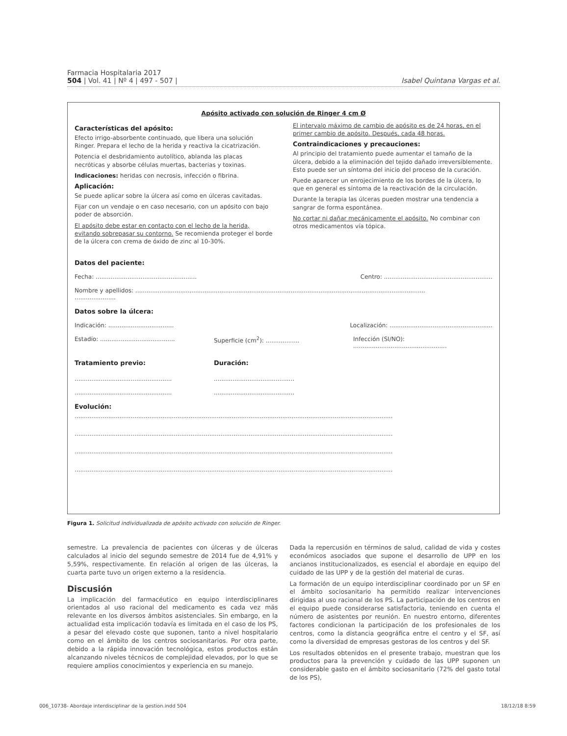Farmacia Hospitalaria 2017
504 | Vol. 41 | Nº 4 | 497 - 507 |
Isabel Quintana Vargas et al.
Apósito activado con solución de Ringer 4 cm Ø
Características del apósito:
Efecto irrigo-absorbente continuado, que libera una solución Ringer. Prepara el lecho de la herida y reactiva la cicatrización.
Potencia el desbridamiento autolítico, ablanda las placas necróticas y absorbe células muertas, bacterias y toxinas.
Indicaciones: heridas con necrosis, infección o fibrina.
Aplicación:
Se puede aplicar sobre la úlcera así como en úlceras cavitadas.
Fijar con un vendaje o en caso necesario, con un apósito con bajo poder de absorción.
El apósito debe estar en contacto con el lecho de la herida, evitando sobrepasar su contorno. Se recomienda proteger el borde de la úlcera con crema de óxido de zinc al 10-30%.
El intervalo máximo de cambio de apósito es de 24 horas, en el primer cambio de apósito. Después, cada 48 horas.
Contraindicaciones y precauciones:
Al principio del tratamiento puede aumentar el tamaño de la úlcera, debido a la eliminación del tejido dañado irreversiblemente. Esto puede ser un síntoma del inicio del proceso de la curación.
Puede aparecer un enrojecimiento de los bordes de la úlcera, lo que en general es síntoma de la reactivación de la circulación.
Durante la terapia las úlceras pueden mostrar una tendencia a sangrar de forma espontánea.
No cortar ni dañar mecánicamente el apósito. No combinar con otros medicamentos vía tópica.
Datos del paciente:
Fecha: ...................................................... Centro: ..........................................................
Nombre y apellidos: ...........................................................................................................................................................
......................
Datos sobre la úlcera:
Indicación: ................................... Localización: .......................................................
Estadío: ........................................ Superficie (cm<sup>2</sup>): .................. Infección (SI/NO): ..................................................
Tratamiento previo: Duración:
...............................................................................................
...............................................................................................
Evolución:
..........................................................................................................................................................................
..........................................................................................................................................................................
..........................................................................................................................................................................
..........................................................................................................................................................................
Figura 1. Solicitud individualizada de apósito activado con solución de Ringer.
semestre. La prevalencia de pacientes con úlceras y de úlceras calculados al inicio del segundo semestre de 2014 fue de 4,91% y 5,59%, respectivamente. En relación al origen de las úlceras, la cuarta parte tuvo un origen externo a la residencia.
Discusión
La implicación del farmacéutico en equipo interdisciplinares orientados al uso racional del medicamento es cada vez más relevante en los diversos ámbitos asistenciales. Sin embargo, en la actualidad esta implicación todavía es limitada en el caso de los PS, a pesar del elevado coste que suponen, tanto a nivel hospitalario como en el ámbito de los centros sociosanitarios. Por otra parte, debido a la rápida innovación tecnológica, estos productos están alcanzando niveles técnicos de complejidad elevados, por lo que se requiere amplios conocimientos y experiencia en su manejo.
Dada la repercusión en términos de salud, calidad de vida y costes económicos asociados que supone el desarrollo de UPP en los ancianos institucionalizados, es esencial el abordaje en equipo del cuidado de las UPP y de la gestión del material de curas.
La formación de un equipo interdisciplinar coordinado por un SF en el ámbito sociosanitario ha permitido realizar intervenciones dirigidas al uso racional de los PS. La participación de los centros en el equipo puede considerarse satisfactoria, teniendo en cuenta el número de asistentes por reunión. En nuestro entorno, diferentes factores condicionan la participación de los profesionales de los centros, como la distancia geográfica entre el centro y el SF, así como la diversidad de empresas gestoras de los centros y del SF.
Los resultados obtenidos en el presente trabajo, muestran que los productos para la prevención y cuidado de las UPP suponen un considerable gasto en el ámbito sociosanitario (72% del gasto total de los PS),
006_10738- Abordaje interdisciplinar de la gestion.indd 504 18/12/18 8:59